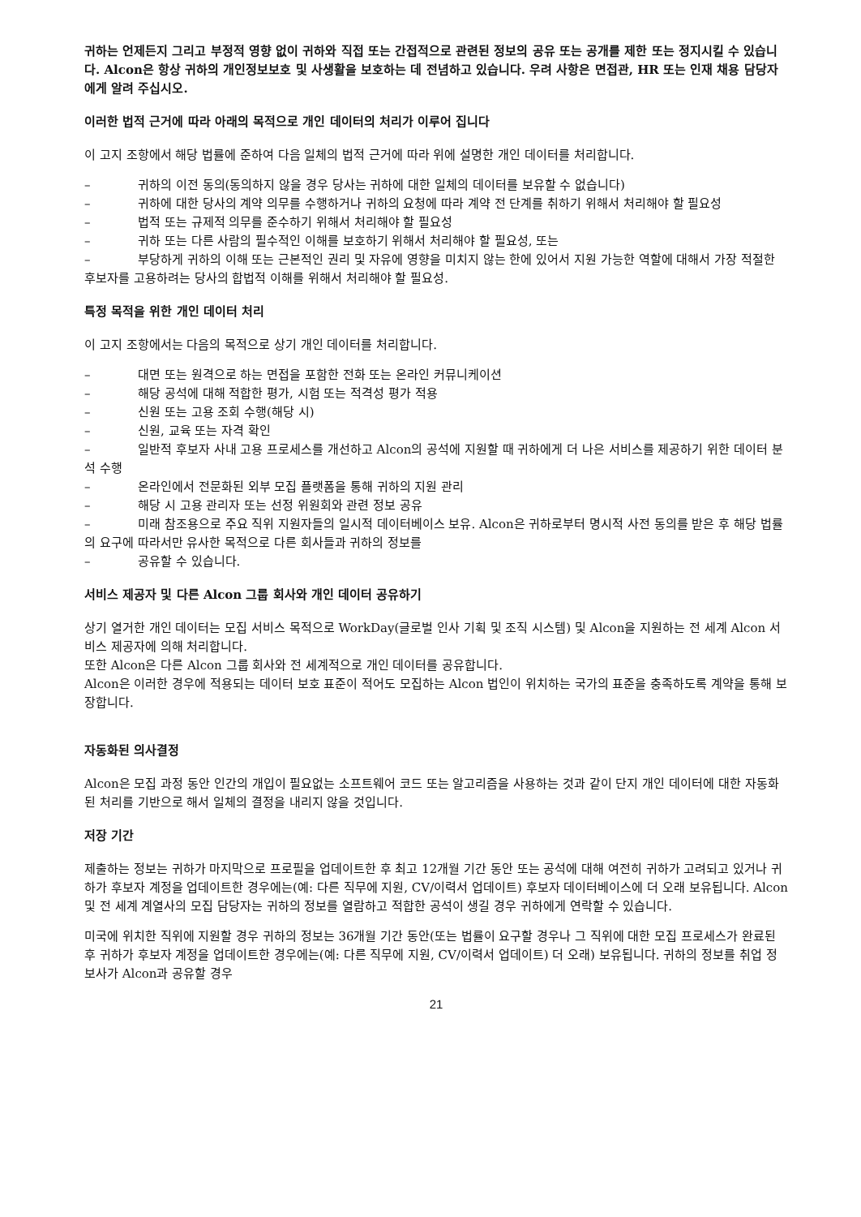귀하는 언제든지 그리고 부정적 영향 없이 귀하와 직접 또는 간접적으로 관련된 정보의 공유 또는 공개를 제한 또는 정지시킬 수 있습니다. Alcon은 항상 귀하의 개인정보보호 및 사생활을 보호하는 데 전념하고 있습니다. 우려 사항은 면접관, HR 또는 인재 채용 담당자에게 알려 주십시오.
이러한 법적 근거에 따라 아래의 목적으로 개인 데이터의 처리가 이루어 집니다
이 고지 조항에서 해당 법률에 준하여 다음 일체의 법적 근거에 따라 위에 설명한 개인 데이터를 처리합니다.
– 귀하의 이전 동의(동의하지 않을 경우 당사는 귀하에 대한 일체의 데이터를 보유할 수 없습니다)
– 귀하에 대한 당사의 계약 의무를 수행하거나 귀하의 요청에 따라 계약 전 단계를 취하기 위해서 처리해야 할 필요성
– 법적 또는 규제적 의무를 준수하기 위해서 처리해야 할 필요성
– 귀하 또는 다른 사람의 필수적인 이해를 보호하기 위해서 처리해야 할 필요성, 또는
– 부당하게 귀하의 이해 또는 근본적인 권리 및 자유에 영향을 미치지 않는 한에 있어서 지원 가능한 역할에 대해서 가장 적절한 후보자를 고용하려는 당사의 합법적 이해를 위해서 처리해야 할 필요성.
특정 목적을 위한 개인 데이터 처리
이 고지 조항에서는 다음의 목적으로 상기 개인 데이터를 처리합니다.
– 대면 또는 원격으로 하는 면접을 포함한 전화 또는 온라인 커뮤니케이션
– 해당 공석에 대해 적합한 평가, 시험 또는 적격성 평가 적용
– 신원 또는 고용 조회 수행(해당 시)
– 신원, 교육 또는 자격 확인
– 일반적 후보자 사내 고용 프로세스를 개선하고 Alcon의 공석에 지원할 때 귀하에게 더 나은 서비스를 제공하기 위한 데이터 분석 수행
– 온라인에서 전문화된 외부 모집 플랫폼을 통해 귀하의 지원 관리
– 해당 시 고용 관리자 또는 선정 위원회와 관련 정보 공유
– 미래 참조용으로 주요 직위 지원자들의 일시적 데이터베이스 보유. Alcon은 귀하로부터 명시적 사전 동의를 받은 후 해당 법률의 요구에 따라서만 유사한 목적으로 다른 회사들과 귀하의 정보를
– 공유할 수 있습니다.
서비스 제공자 및 다른 Alcon 그룹 회사와 개인 데이터 공유하기
상기 열거한 개인 데이터는 모집 서비스 목적으로 WorkDay(글로벌 인사 기획 및 조직 시스템) 및 Alcon을 지원하는 전 세계 Alcon 서비스 제공자에 의해 처리합니다.
또한 Alcon은 다른 Alcon 그룹 회사와 전 세계적으로 개인 데이터를 공유합니다.
Alcon은 이러한 경우에 적용되는 데이터 보호 표준이 적어도 모집하는 Alcon 법인이 위치하는 국가의 표준을 충족하도록 계약을 통해 보장합니다.
자동화된 의사결정
Alcon은 모집 과정 동안 인간의 개입이 필요없는 소프트웨어 코드 또는 알고리즘을 사용하는 것과 같이 단지 개인 데이터에 대한 자동화된 처리를 기반으로 해서 일체의 결정을 내리지 않을 것입니다.
저장 기간
제출하는 정보는 귀하가 마지막으로 프로필을 업데이트한 후 최고 12개월 기간 동안 또는 공석에 대해 여전히 귀하가 고려되고 있거나 귀하가 후보자 계정을 업데이트한 경우에는(예: 다른 직무에 지원, CV/이력서 업데이트) 후보자 데이터베이스에 더 오래 보유됩니다. Alcon 및 전 세계 계열사의 모집 담당자는 귀하의 정보를 열람하고 적합한 공석이 생길 경우 귀하에게 연락할 수 있습니다.
미국에 위치한 직위에 지원할 경우 귀하의 정보는 36개월 기간 동안(또는 법률이 요구할 경우나 그 직위에 대한 모집 프로세스가 완료된 후 귀하가 후보자 계정을 업데이트한 경우에는(예: 다른 직무에 지원, CV/이력서 업데이트) 더 오래) 보유됩니다. 귀하의 정보를 취업 정보사가 Alcon과 공유할 경우
21